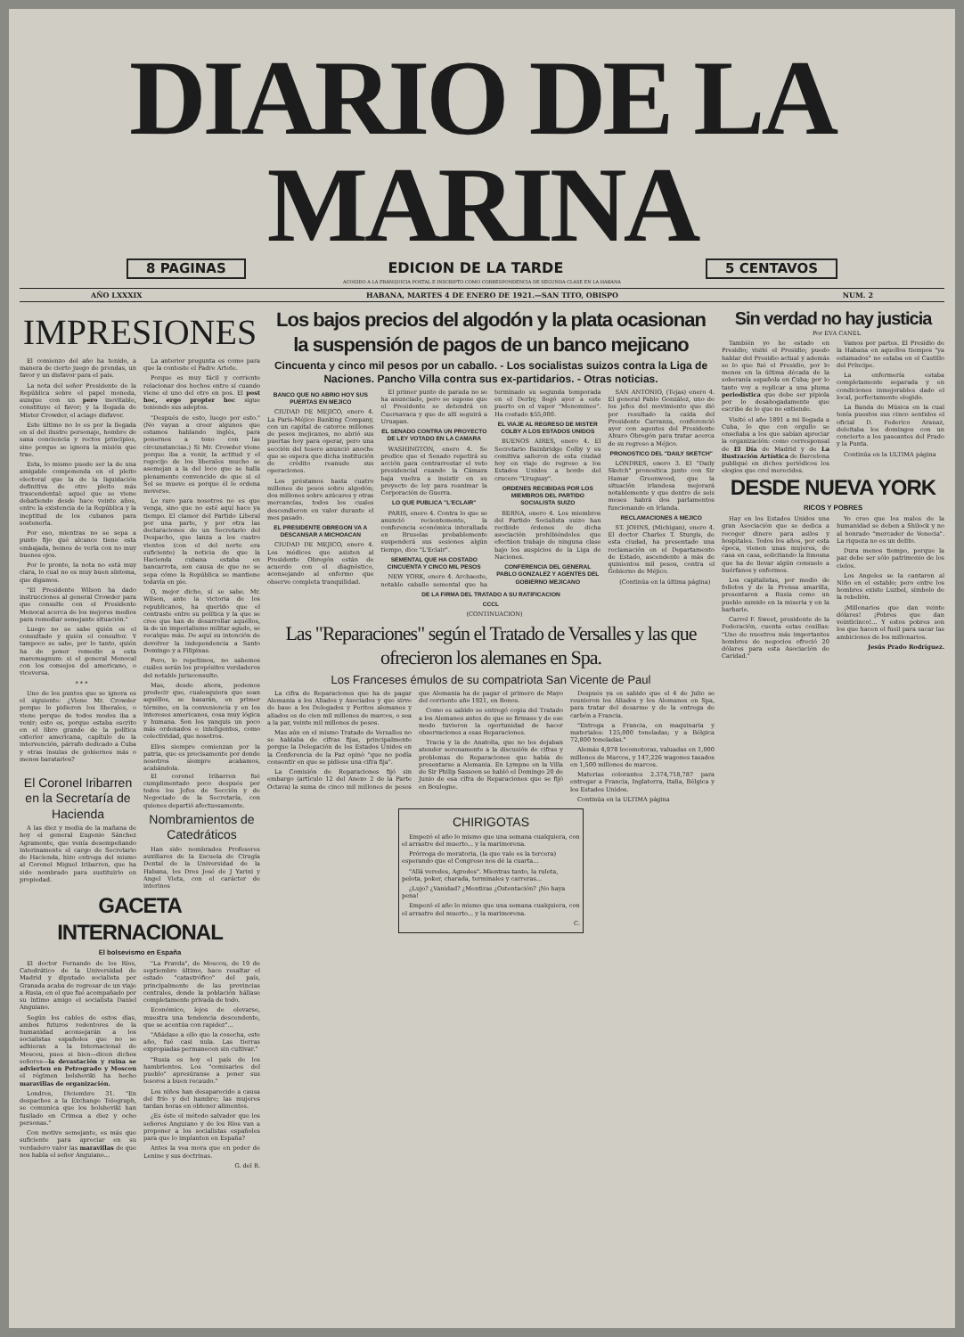DIARIO DE LA MARINA
8 PAGINAS EDICION DE LA TARDE 5 CENTAVOS
ACOGIDO A LA FRANQUICIA POSTAL E INSCRIPTO COMO CORRESPONDENCIA DE SEGUNDA CLASE EN LA HABANA
AÑO LXXXIX HABANA, MARTES 4 DE ENERO DE 1921.—SAN TITO, OBISPO NUM. 2
IMPRESIONES
El comienzo del año ha tenido, a manera de cierto juego de prendas, un favor y un disfavor para el país.
La nota del señor Presidente de la República sobre el papel moneda, aunque con un pero inevitable, constituye el favor; y la llegada de Mister Crowder, el aciago disfavor.
Este último no lo es por la llegada en sí del ilustre personaje, hombre de sana conciencia y rectos principios, sino porque se ignora la misión que trae.
Esta, lo mismo puede ser la de una amigable componenda en el pleito electoral que la de la liquidación definitiva de otro pleito más trascendental: aquel que se viene debatiendo desde hace veinte años, entre la existencia de la República y la ineptitud de los cubanos para sostenerla.
Por eso, mientras no se sepa a punto fijo qué alcance tiene esta embajada, hemos de verla con no muy buenos ojos.
Por lo pronto, la nota no está muy clara, lo cual no es muy buen síntoma, que digamos.
"El Presidente Wilson ha dado instrucciones al general Crowder para que consulte con el Presidente Menocal acerca de los mejores medios para remediar semejante situación."
Luego no se sabe quién es el consultado y quién el consultor. Y tampoco se sabe, por lo tanto, quién ha de poner remedio a esta maremagnum: si el general Menocal con los consejos del americano, o viceversa.
* * *
Uno de los puntos que se ignora es el siguiente: ¿Viene Mr. Crowder porque lo pidieron los liberales, o viene porque de todos modos iba a venir; esto es, porque estaba escrito en el libro grande de la política exterior americana, capítulo de la intervención, párrafo dedicado a Cuba y otras ínsulas de gobiernos más o menos baratarios?
La anterior pregunta es como para que la conteste el Padre Artete.
Porque es muy fácil y corriente relacionar dos hechos entre sí cuando viene el uno del otro en pos. El post hoc, ergo propter hoc sigue teniendo sus adeptos.
"Después de esto, luego por esto." (No vayan a creer algunos que estamos hablando inglés, para ponernos a tono con las circunstancias.) Si Mr. Crowder viene porque iba a venir, la actitud y el regocijo de los liberales mucho se asemejan a la del loco que se halla plenamente convencido de que si el Sol se mueve es porque él le ordena moverse.
Lo raro para nosotros no es que venga, sino que no esté aquí hace ya tiempo. El clamor del Partido Liberal por una parte, y por otra las declaraciones de un Secretario del Despacho, que lanza a los cuatro vientos (con el del norte era suficiente) la noticia de que la Hacienda cubana estaba en bancarrota, son causa de que no se sepa cómo la República se mantiene todavía en pie.
O, mejor dicho, sí se sabe. Mr. Wilson, ante la victoria de los republicanos, ha querido que el contraste entre su política y la que se cree que han de desarrollar aquéllos, la de un imperialismo militar agudo, se recalque más. De aquí su intención de devolver la independencia a Santo Domingo y a Filipinas.
Pero, lo repetimos, no sabemos cuáles serán los propósitos verdaderos del notable jurisconsulto.
Mas, desde ahora, podemos predecir que, cualesquiera que sean aquéllos, se basarán, en primer término, en la conveniencia y en los intereses americanos, cosa muy lógica y humana. Son los yanquis un poco más ordenados e inteligentes, como colectividad, que nosotros.
Ellos siempre comienzan por la patria, que es precisamente por donde nosotros siempre acabamos, acabándola.
El Coronel Iribarren en la Secretaría de Hacienda
A las diez y media de la mañana de hoy el general Eugenio Sánchez Agramonte, que venía desempeñando interinamente el cargo de Secretario de Hacienda, hizo entrega del mismo al Coronel Miguel Iribarren, que ha sido nombrado para sustituirlo en propiedad.
El coronel Iribarren fué cumplimentado poco después por todos los Jefes de Sección y de Negociado de la Secretaría, con quienes departió afectuosamente.
Nombramientos de Catedráticos
Han sido nombrados Profesores auxiliares de la Escuela de Cirugía Dental de la Universidad de la Habana, los Dres José de J Yarini y Angel Vieta, con el carácter de interinos
GACETA INTERNACIONAL
El bolsevismo en España
El doctor Fernando de los Ríos, Catedrático de la Universidad de Madrid y diputado socialista por Granada acaba de regresar de un viaje a Rusia, en el que fué acompañado por su íntimo amigo el socialista Daniel Anguiano.
Según los cables de estos días, ambos futuros redentores de la humanidad aconsejarán a los socialistas españoles que no se adhieran a la Internacional de Moscou, pues si bien—dicen dichos señores—la devastación y ruina se advierten en Petrogrado y Moscou el régimen bolsheviki ha hecho maravillas de organización.
Londres, Diciembre 31. "En despachos a la Exchange Telegraph, se comunica que los bolsheviki han fusilado en Crimea a diez y ocho personas."
Con motivo semejante, es más que suficiente para apreciar en su verdadero valor las maravillas de que nos habla el señor Anguiano...
"La Pravda", de Moscou, de 19 de septiembre último, hace resaltar el estado "catastrófico" del país, principalmente de las provincias centrales, donde la población hállase completamente privada de todo.
Económico, lejos de elevarse, muestra una tendencia descendente, que se acentúa con rapidez"...
"Añádase a ello que la cosecha, este año, fué casi nula. Las tierras expropiadas permanecen sin cultivar."
"Rusia es hoy el país de los hambrientos. Los "comisarios del pueblo" apresúranse a poner sus tesoros a buen recaudo."
Los niños han desaparecido a causa del frío y del hambre; las mujeres tardan horas en obtener alimentos.
¿Es éste el método salvador que los señores Anguiano y de los Ríos van a proponer a los socialistas españoles para que lo implanten en España?
Antes la vea mora que en poder de Lenine y sus doctrinas.
G. del R.
Los bajos precios del algodón y la plata ocasionan la suspensión de pagos de un banco mejicano
Cincuenta y cinco mil pesos por un caballo. - Los socialistas suizos contra la Liga de Naciones. Pancho Villa contra sus ex-partidarios. - Otras noticias.
BANCO QUE NO ABRIO HOY SUS PUERTAS EN MEJICO
CIUDAD DE MEJICO, enero 4. La París-Méjico Banking Company, con un capital de catorce millones de pesos mejicanos, no abrió sus puertas hoy para operar, pero una sección del tesoro anunció anoche que se espera que dicha institución de crédito reanude sus operaciones.
Los préstamos hasta cuatro millones de pesos sobre algodón; dos millones sobre azúcares y otras mercancías, todos los cuales descendieron en valor durante el mes pasado.
EL PRESIDENTE OBREGON VA A DESCANSAR A MICHOACAN
CIUDAD DE MEJICO, enero 4. Los médicos que asisten al Presidente Obregón están de acuerdo con el diagnóstico, aconsejando al enfermo que observe completa tranquilidad.
El primer punto de parada no se ha anunciado, pero se supone que el Presidente se detendrá en Cuernavaca y que de allí seguirá a Uruapan.
EL SENADO CONTRA UN PROYECTO DE LEY VOTADO EN LA CAMARA
WASHINGTON, enero 4. Se predice que el Senado repetirá su acción para contrarrestar el veto presidencial cuando la Cámara baja vuelva a insistir en su proyecto de ley para reanimar la Corporación de Guerra.
LO QUE PUBLICA "L'ECLAIR"
PARIS, enero 4. Contra lo que se anunció recientemente, la conferencia económica interaliada en Bruselas probablemente suspenderá sus sesiones algún tiempo, dice "L'Eclair".
SEMENTAL QUE HA COSTADO CINCUENTA Y CINCO MIL PESOS
NEW YORK, enero 4. Archaeste, notable caballo semental que ha terminado su segunda temporada en el Derby, llegó ayer a este puerto en el vapor "Menominee". Ha costado $55,000.
EL VIAJE AL REGRESO DE MISTER COLBY A LOS ESTADOS UNIDOS
BUENOS AIRES, enero 4. El Secretario Bainbridge Colby y su comitiva salieron de esta ciudad hoy en viaje de regreso a los Estados Unidos a bordo del crucero "Uruguay".
ORDENES RECIBIDAS POR LOS MIEMBROS DEL PARTIDO SOCIALISTA SUIZO
BERNA, enero 4. Los miembros del Partido Socialista suizo han recibido órdenes de dicha asociación prohibiéndoles que efectúen trabajo de ninguna clase bajo los auspicios de la Liga de Naciones.
CONFERENCIA DEL GENERAL PABLO GONZALEZ Y AGENTES DEL GOBIERNO MEJICANO
SAN ANTONIO, (Tejas) enero 4. El general Pablo González, uno de los jefes del movimiento que dió por resultado la caída del Presidente Carranza, conferenció ayer con agentes del Presidente Alvaro Obregón para tratar acerca de su regreso a Méjico.
PRONOSTICO DEL "DAILY SKETCH"
LONDRES, enero 3. El "Daily Sketch" pronostica junto con Sir Hamar Greenwood, que la situación irlandesa mejorará notablemente y que dentro de seis meses habrá dos parlamentos funcionando en Irlanda.
RECLAMACIONES A MEJICO
ST. JOHNS, (Michigan), enero 4. El doctor Charles T. Sturgis, de esta ciudad, ha presentado una reclamación en el Departamento de Estado, ascendente a más de quinientos mil pesos, contra el Gobierno de Méjico.
(Continúa en la última página)
DE LA FIRMA DEL TRATADO A SU RATIFICACION
CCCL
(CONTINUACION)
Las "Reparaciones" según el Tratado de Versalles y las que ofrecieron los alemanes en Spa.
Los Franceses émulos de su compatriota San Vicente de Paul
La cifra de Reparaciones que ha de pagar Alemania a los Aliados y Asociados y que sirve de base a los Delegados y Peritos alemanes y aliados es de cien mil millones de marcos, o sea a la par, veinte mil millones de pesos.
Mas aún en el mismo Tratado de Versalles no se hablaba de cifras fijas, principalmente porque la Delegación de los Estados Unidos en la Conferencia de la Paz opinó "que no podía consentir en que se pidiese una cifra fija".
La Comisión de Reparaciones fijó sin embargo (artículo 12 del Anexo 2 de la Parte Octava) la suma de cinco mil millones de pesos que Alemania ha de pagar el primero de Mayo del corriente año 1921, en Bonos.
Como es sabido se entregó copia del Tratado a los Alemanes antes de que se firmase y de ese modo tuvieron la oportunidad de hacer observaciones a esas Reparaciones.
Tracia y la de Anatolia, que no les dejaban atender serenamente a la discusión de cifras y problemas de Reparaciones que había de presentarse a Alemania. En Lympne en la Villa de Sir Philip Sassoon se habló el Domingo 20 de Junio de esa cifra de Reparaciones que se fijó en Boulogne.
Después ya es sabido que el 4 de Julio se reunieron los Aliados y los Alemanes en Spa, para tratar del desarme y de la entrega de carbón a Francia.
"Entrega a Francia, en maquinaria y materiales: 125,000 toneladas; y a Bélgica 72,800 toneladas."
Alemás 4,978 locomotoras, valuadas en 1,000 millones de Marcos, y 147,226 wagones tasados en 1,500 millones de marcos.
Materias colorantes 2.374,718,787 para entregar a Francia, Inglaterra, Italia, Bélgica y los Estados Unidos.
Continúa en la ULTIMA página
CHIRIGOTAS
Empezó el año lo mismo que una semana cualquiera, con el arrastre del muerto... y la marimorena.
Prórroga de moratoria, (la que vale es la tercera) esperando que el Congreso nos dé la cuarta...
"Allá veredes, Agredes". Mientras tanto, la ruleta, pelota, poker, charada, terminales y carreras...
¿Lujo? ¿Vanidad? ¿Mentiras ¿Ostentación? ¡No haya pena!
Empezó el año lo mismo que una semana cualquiera, con el arrastre del muerto... y la marimorena.
C.
Sin verdad no hay justicia
Por EVA CANEL
También yo he estado en Presidio; visité el Presidio; puedo hablar del Presidio actual y además se lo que fué el Presidio, por lo menos en la última década de la soberanía española en Cuba; por lo tanto voy a replicar a una pluma periodística que debe ser pipiola por lo desahogadamente que escribe de lo que no entiende.
Visité el año 1891 a mi llegada a Cuba, lo que con orgullo se enseñaba a los que sabían apreciar la organización: como corresponsal de El Día de Madrid y de La Ilustración Artística de Barcelona publiqué en dichos periódicos los elogios que creí merecidos.
Vamos por partes. El Presidio de la Habana en aquellos tiempos "ya estamados" no estaba en el Castillo del Príncipe.
La enfermería estaba completamente separada y en condiciones inmejorables dado el local, perfectamente elegido.
La Banda de Música en la cual tenía puestos sus cinco sentidos el oficial D. Federico Aranaz, deleitaba los domingos con un concierto a los paseantes del Prado y la Punta.
Continúa en la ULTIMA página
DESDE NUEVA YORK
RICOS Y POBRES
Hay en los Estados Unidos una gran Asociación que se dedica a recoger dinero para asilos y hospitales. Todos los años, por esta época, vienen unas mujeres, de casa en casa, solicitando la limosna que ha de llevar algún consuelo a huérfanos y enfermos.
Los capitalistas, por medio de folletos y de la Prensa amarilla, presentaron a Rusia como un pueblo sumido en la miseria y en la barbarie.
Carrol F. Sweet, presidente de la Federación, cuenta estas cosillas: "Uno de nuestros más importantes hombres de negocios ofreció 20 dólares para esta Asociación de Caridad."
Yo creo que los males de la humanidad se deben a Shilock y no al honrado "mercader de Venecia". La riqueza no es un delito.
Dura menos tiempo, porque la paz debe ser sólo patrimonio de los cielos.
Los Angeles se la cantaron al Niño en el establo; pero entre los hombres existe Luzbel, símbolo de la rebelión.
¡Millonarios que dan veinte dólares! ¡Pobres que dan veinticinco!... Y estos pobres son los que hacen el fusil para sacar las ambiciones de los millonarios.
Jesús Prado Rodríguez.